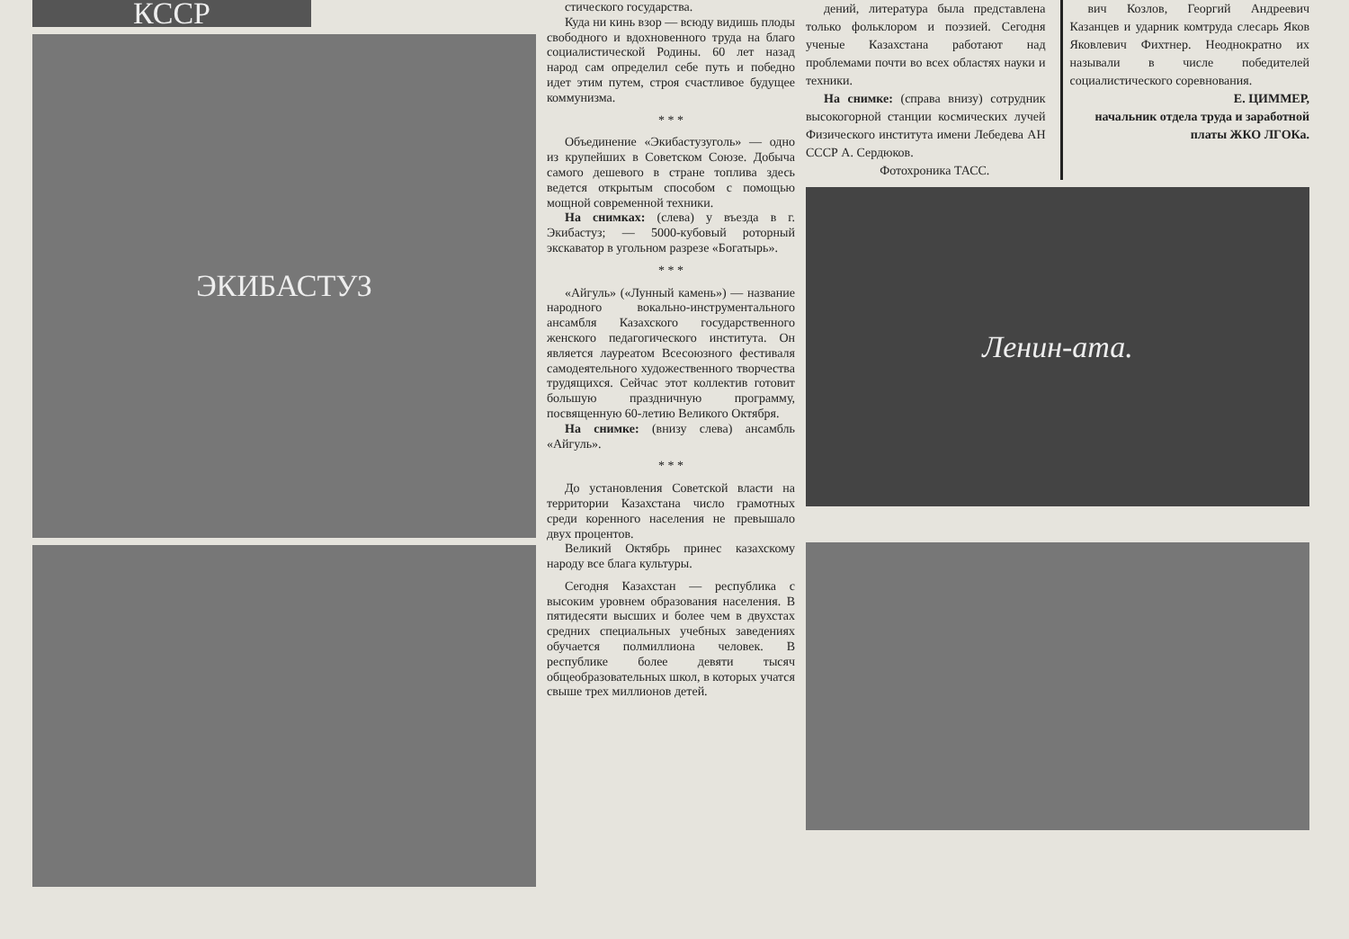КССР
ЭКИБАСТУЗ
стического государства.
Куда ни кинь взор — всюду видишь плоды свободного и вдохновенного труда на благо социалистической Родины. 60 лет назад народ сам определил себе путь и победно идет этим путем, строя счастливое будущее коммунизма.
* * *
Объединение «Экибастузуголь» — одно из крупейших в Советском Союзе. Добыча самого дешевого в стране топлива здесь ведется открытым способом с помощью мощной современной техники.
На снимках: (слева) у въезда в г. Экибастуз; — 5000-кубовый роторный экскаватор в угольном разрезе «Богатырь».
* * *
«Айгуль» («Лунный камень») — название народного вокально-инструментального ансамбля Казахского государственного женского педагогического института. Он является лауреатом Всесоюзного фестиваля самодеятельного художественного творчества трудящихся. Сейчас этот коллектив готовит большую праздничную программу, посвященную 60-летию Великого Октября.
На снимке: (внизу слева) ансамбль «Айгуль».
* * *
До установления Советской власти на территории Казахстана число грамотных среди коренного населения не превышало двух процентов.
Великий Октябрь принес казахскому народу все блага культуры.
Сегодня Казахстан — республика с высоким уровнем образования населения. В пятидесяти высших и более чем в двухстах средних специальных учебных заведениях обучается полмиллиона человек. В республике более девяти тысяч общеобразовательных школ, в которых учатся свыше трех миллионов детей.
дений, литература была представлена только фольклором и поэзией. Сегодня ученые Казахстана работают над проблемами почти во всех областях науки и техники.
На снимке: (справа внизу) сотрудник высокогорной станции космических лучей Физического института имени Лебедева АН СССР А. Сердюков.
Фотохроника ТАСС.
вич Козлов, Георгий Андреевич Казанцев и ударник комтруда слесарь Яков Яковлевич Фихтнер. Неоднократно их называли в числе победителей социалистического соревнования.
Е. ЦИММЕР,
начальник отдела труда и заработной платы ЖКО ЛГОКа.
Ленин-ата.